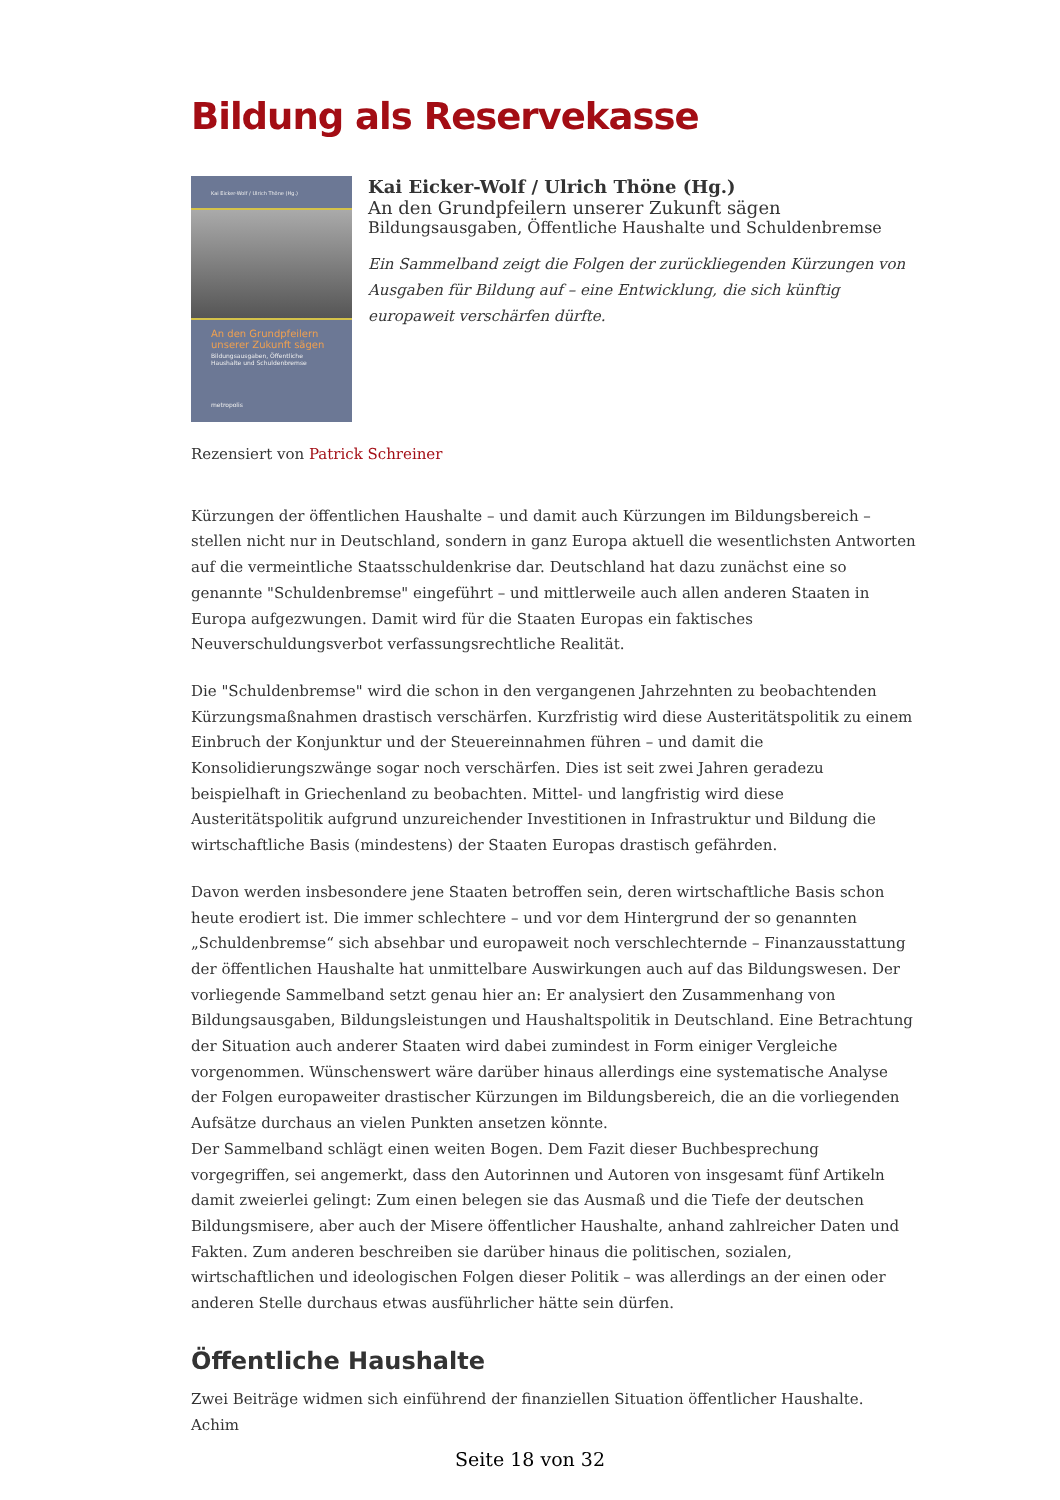Bildung als Reservekasse
Kai Eicker-Wolf / Ulrich Thöne (Hg.)
An den Grundpfeilern unserer Zukunft sägen
Bildungsausgaben, Öffentliche Haushalte und Schuldenbremse
metropolis
Kai Eicker-Wolf / Ulrich Thöne (Hg.)
An den Grundpfeilern unserer Zukunft sägen
Bildungsausgaben, Öffentliche Haushalte und Schuldenbremse
Ein Sammelband zeigt die Folgen der zurückliegenden Kürzungen von Ausgaben für Bildung auf – eine Entwicklung, die sich künftig europaweit verschärfen dürfte.
Rezensiert von Patrick Schreiner
Kürzungen der öffentlichen Haushalte – und damit auch Kürzungen im Bildungsbereich – stellen nicht nur in Deutschland, sondern in ganz Europa aktuell die wesentlichsten Antworten auf die vermeintliche Staatsschuldenkrise dar. Deutschland hat dazu zunächst eine so genannte "Schuldenbremse" eingeführt – und mittlerweile auch allen anderen Staaten in Europa aufgezwungen. Damit wird für die Staaten Europas ein faktisches Neuverschuldungsverbot verfassungsrechtliche Realität.
Die "Schuldenbremse" wird die schon in den vergangenen Jahrzehnten zu beobachtenden Kürzungsmaßnahmen drastisch verschärfen. Kurzfristig wird diese Austeritätspolitik zu einem Einbruch der Konjunktur und der Steuereinnahmen führen – und damit die Konsolidierungszwänge sogar noch verschärfen. Dies ist seit zwei Jahren geradezu beispielhaft in Griechenland zu beobachten. Mittel- und langfristig wird diese Austeritätspolitik aufgrund unzureichender Investitionen in Infrastruktur und Bildung die wirtschaftliche Basis (mindestens) der Staaten Europas drastisch gefährden.
Davon werden insbesondere jene Staaten betroffen sein, deren wirtschaftliche Basis schon heute erodiert ist. Die immer schlechtere – und vor dem Hintergrund der so genannten „Schuldenbremse“ sich absehbar und europaweit noch verschlechternde – Finanzausstattung der öffentlichen Haushalte hat unmittelbare Auswirkungen auch auf das Bildungswesen. Der vorliegende Sammelband setzt genau hier an: Er analysiert den Zusammenhang von Bildungsausgaben, Bildungsleistungen und Haushaltspolitik in Deutschland. Eine Betrachtung der Situation auch anderer Staaten wird dabei zumindest in Form einiger Vergleiche vorgenommen. Wünschenswert wäre darüber hinaus allerdings eine systematische Analyse der Folgen europaweiter drastischer Kürzungen im Bildungsbereich, die an die vorliegenden Aufsätze durchaus an vielen Punkten ansetzen könnte.
Der Sammelband schlägt einen weiten Bogen. Dem Fazit dieser Buchbesprechung vorgegriffen, sei angemerkt, dass den Autorinnen und Autoren von insgesamt fünf Artikeln damit zweierlei gelingt: Zum einen belegen sie das Ausmaß und die Tiefe der deutschen Bildungsmisere, aber auch der Misere öffentlicher Haushalte, anhand zahlreicher Daten und Fakten. Zum anderen beschreiben sie darüber hinaus die politischen, sozialen, wirtschaftlichen und ideologischen Folgen dieser Politik – was allerdings an der einen oder anderen Stelle durchaus etwas ausführlicher hätte sein dürfen.
Öffentliche Haushalte
Zwei Beiträge widmen sich einführend der finanziellen Situation öffentlicher Haushalte. Achim
Seite 18 von 32